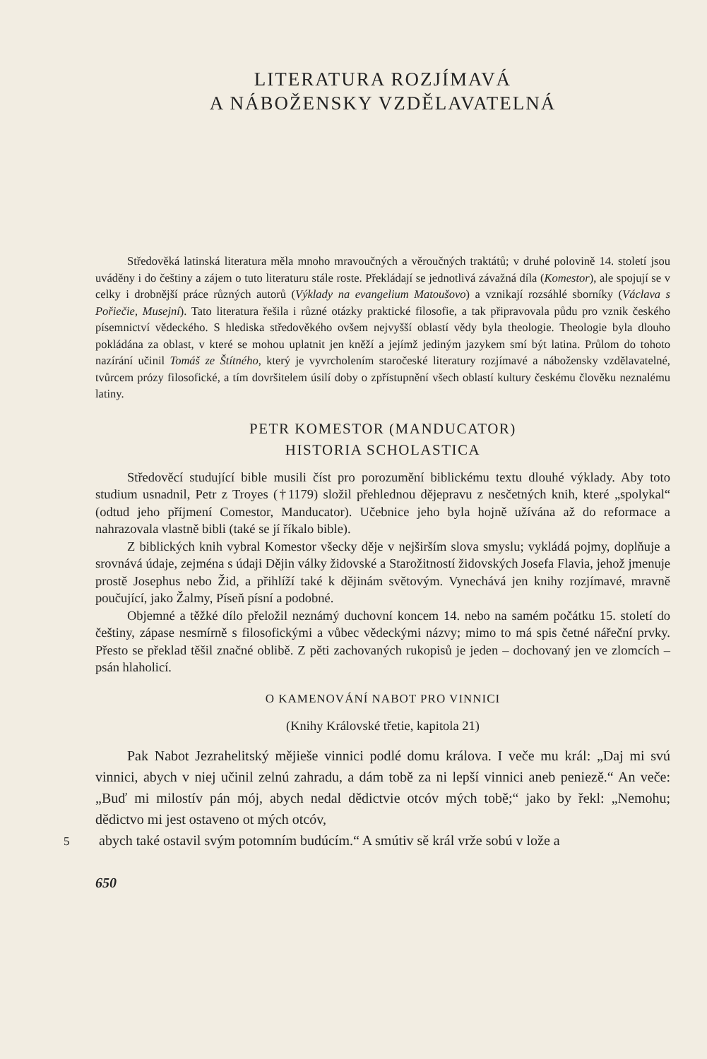LITERATURA ROZJÍMAVÁ
A NÁBOŽENSKY VZDĚLAVATELNÁ
Středověká latinská literatura měla mnoho mravoučných a věroučných traktátů; v druhé polovině 14. století jsou uváděny i do češtiny a zájem o tuto literaturu stále roste. Překládají se jednotlivá závažná díla (Komestor), ale spojují se v celky i drobnější práce různých autorů (Výklady na evangelium Matoušovo) a vznikají rozsáhlé sborníky (Václava s Pořiečie, Musejní). Tato literatura řešila i různé otázky praktické filosofie, a tak připravovala půdu pro vznik českého písemnictví vědeckého. S hlediska středověkého ovšem nejvyšší oblastí vědy byla theologie. Theologie byla dlouho pokládána za oblast, v které se mohou uplatnit jen kněží a jejímž jediným jazykem smí být latina. Průlom do tohoto nazírání učinil Tomáš ze Štítného, který je vyvrcholením staročeské literatury rozjímavé a nábožensky vzdělavatelné, tvůrcem prózy filosofické, a tím dovršitelem úsilí doby o zpřístupnění všech oblastí kultury českému člověku neznalému latiny.
PETR KOMESTOR (MANDUCATOR)
HISTORIA SCHOLASTICA
Středověcí studující bible musili číst pro porozumění biblickému textu dlouhé výklady. Aby toto studium usnadnil, Petr z Troyes (†1179) složil přehlednou dějepravu z nesčetných knih, které „spolykal“ (odtud jeho příjmení Comestor, Manducator). Učebnice jeho byla hojně užívána až do reformace a nahrazovala vlastně bibli (také se jí říkalo bible).
Z biblických knih vybral Komestor všecky děje v nejširším slova smyslu; vykládá pojmy, doplňuje a srovnává údaje, zejména s údaji Dějin války židovské a Starožitností židovských Josefa Flavia, jehož jmenuje prostě Josephus nebo Žid, a přihlíží také k dějinám světovým. Vynechává jen knihy rozjímavé, mravně poučující, jako Žalmy, Píseň písní a podobné.
Objemné a těžké dílo přeložil neznámý duchovní koncem 14. nebo na samém počátku 15. století do češtiny, zápase nesmírně s filosofickými a vůbec vědeckými názvy; mimo to má spis četné nářeční prvky. Přesto se překlad těšil značné oblibě. Z pěti zachovaných rukopisů je jeden – dochovaný jen ve zlomcích – psán hlaholicí.
O KAMENOVÁNÍ NABOT PRO VINNICI
(Knihy Královské třetie, kapitola 21)
Pak Nabot Jezrahelitský mějieše vinnici podlé domu králova. I veče mu král: „Daj mi svú vinnici, abych v niej učinil zelnú zahradu, a dám tobě za ni lepší vinnici aneb peniezě.“ An veče: „Buď mi milostív pán mój, abych nedal dědictvie otcóv mých tobě;“ jako by řekl: „Nemohu; dědictvo mi jest ostaveno ot mých otcóv,
5 abych také ostavil svým potomním budúcím.“ A smútiv sě král vrže sobú v lože a
650